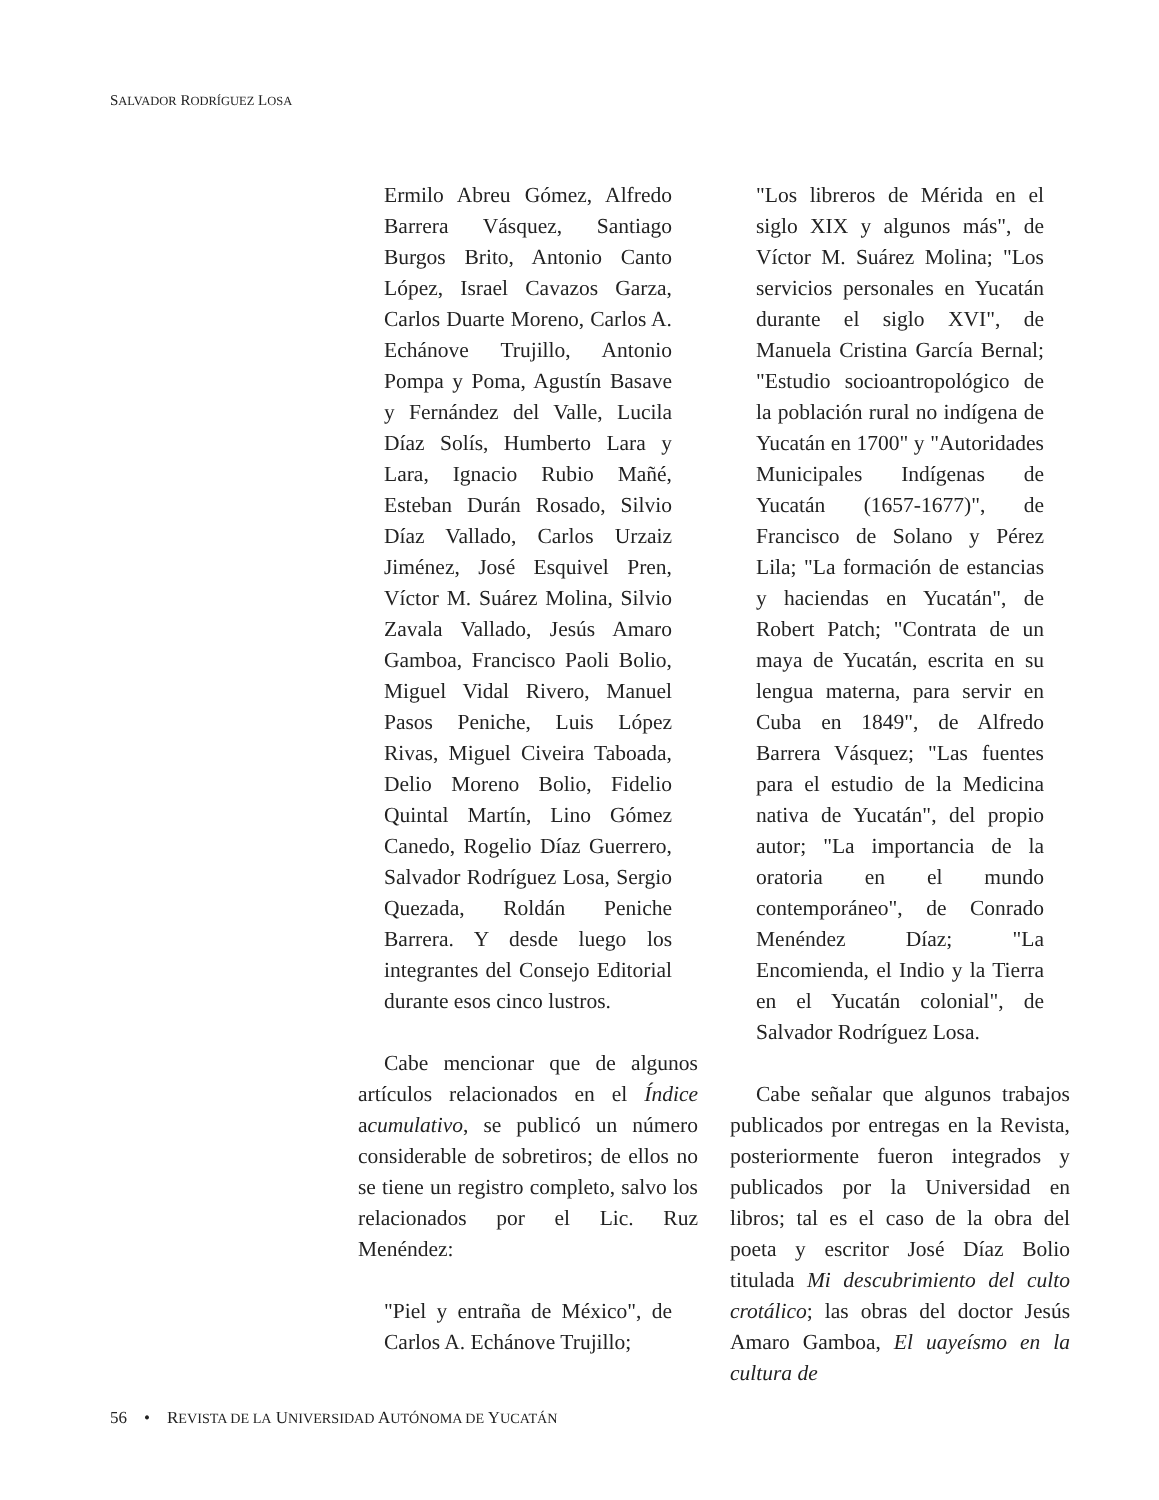SALVADOR RODRÍGUEZ LOSA
Ermilo Abreu Gómez, Alfredo Barrera Vásquez, Santiago Burgos Brito, Antonio Canto López, Israel Cavazos Garza, Carlos Duarte Moreno, Carlos A. Echánove Trujillo, Antonio Pompa y Poma, Agustín Basave y Fernández del Valle, Lucila Díaz Solís, Humberto Lara y Lara, Ignacio Rubio Mañé, Esteban Durán Rosado, Silvio Díaz Vallado, Carlos Urzaiz Jiménez, José Esquivel Pren, Víctor M. Suárez Molina, Silvio Zavala Vallado, Jesús Amaro Gamboa, Francisco Paoli Bolio, Miguel Vidal Rivero, Manuel Pasos Peniche, Luis López Rivas, Miguel Civeira Taboada, Delio Moreno Bolio, Fidelio Quintal Martín, Lino Gómez Canedo, Rogelio Díaz Guerrero, Salvador Rodríguez Losa, Sergio Quezada, Roldán Peniche Barrera. Y desde luego los integrantes del Consejo Editorial durante esos cinco lustros.
Cabe mencionar que de algunos artículos relacionados en el Índice acumulativo, se publicó un número considerable de sobretiros; de ellos no se tiene un registro completo, salvo los relacionados por el Lic. Ruz Menéndez:
"Piel y entraña de México", de Carlos A. Echánove Trujillo;
"Los libreros de Mérida en el siglo XIX y algunos más", de Víctor M. Suárez Molina; "Los servicios personales en Yucatán durante el siglo XVI", de Manuela Cristina García Bernal; "Estudio socioantropológico de la población rural no indígena de Yucatán en 1700" y "Autoridades Municipales Indígenas de Yucatán (1657-1677)", de Francisco de Solano y Pérez Lila; "La formación de estancias y haciendas en Yucatán", de Robert Patch; "Contrata de un maya de Yucatán, escrita en su lengua materna, para servir en Cuba en 1849", de Alfredo Barrera Vásquez; "Las fuentes para el estudio de la Medicina nativa de Yucatán", del propio autor; "La importancia de la oratoria en el mundo contemporáneo", de Conrado Menéndez Díaz; "La Encomienda, el Indio y la Tierra en el Yucatán colonial", de Salvador Rodríguez Losa.
Cabe señalar que algunos trabajos publicados por entregas en la Revista, posteriormente fueron integrados y publicados por la Universidad en libros; tal es el caso de la obra del poeta y escritor José Díaz Bolio titulada Mi descubrimiento del culto crotálico; las obras del doctor Jesús Amaro Gamboa, El uayeísmo en la cultura de
56 • REVISTA DE LA UNIVERSIDAD AUTÓNOMA DE YUCATÁN